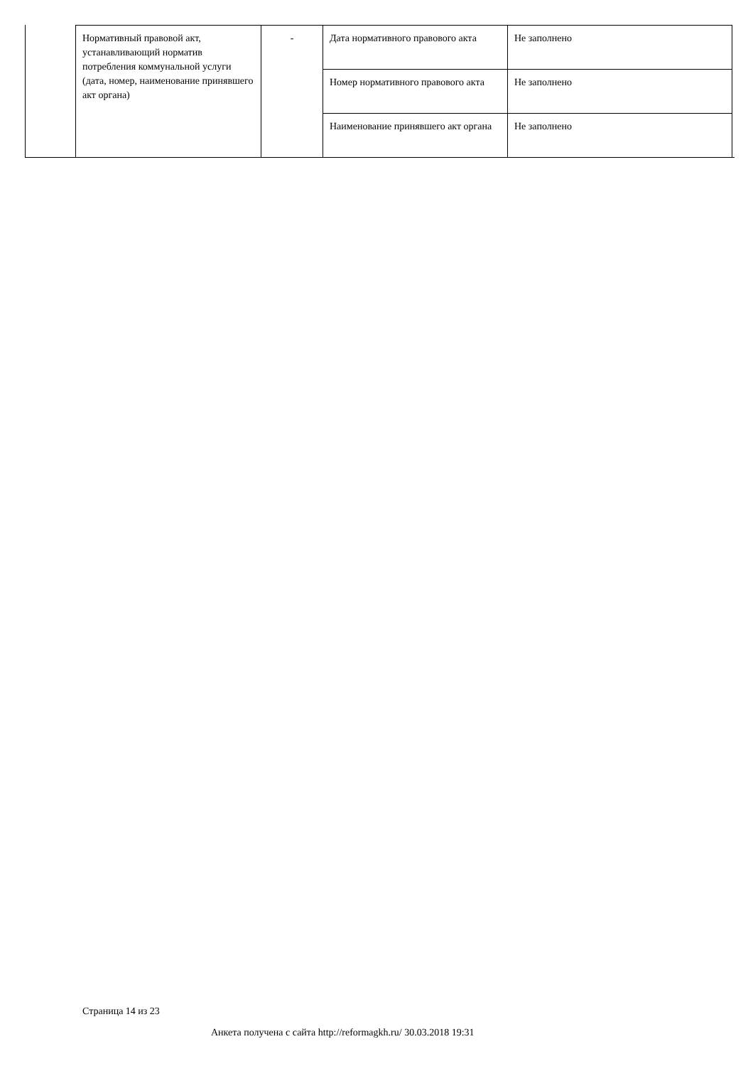| Нормативный правовой акт, устанавливающий норматив потребления коммунальной услуги (дата, номер, наименование принявшего акт органа) | - | Дата нормативного правового акта | Не заполнено |
| | | Номер нормативного правового акта | Не заполнено |
| | | Наименование принявшего акт органа | Не заполнено |
Страница 14 из 23
Анкета получена с сайта http://reformagkh.ru/ 30.03.2018 19:31